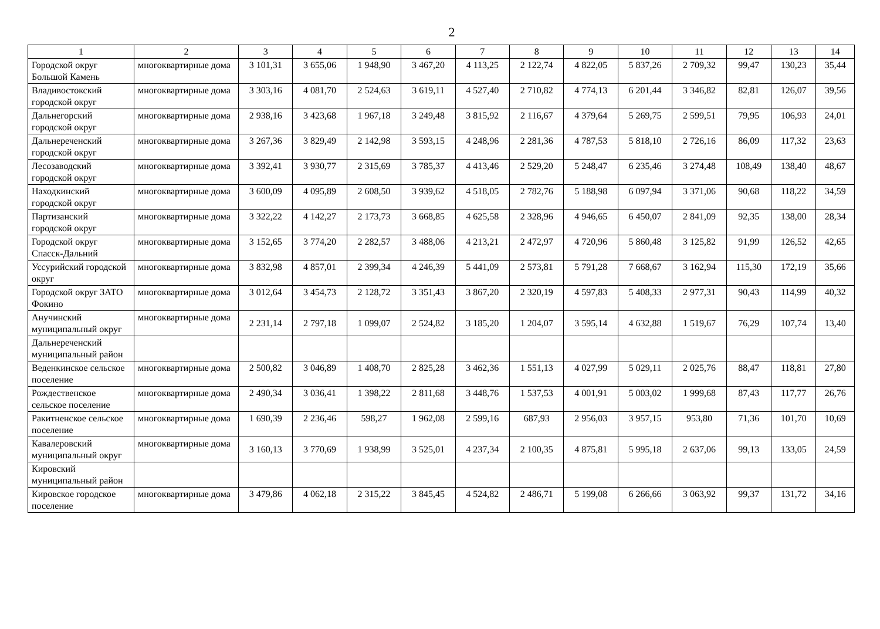2
| 1 | 2 | 3 | 4 | 5 | 6 | 7 | 8 | 9 | 10 | 11 | 12 | 13 | 14 |
| --- | --- | --- | --- | --- | --- | --- | --- | --- | --- | --- | --- | --- | --- |
| Городской округ Большой Камень | многоквартирные дома | 3 101,31 | 3 655,06 | 1 948,90 | 3 467,20 | 4 113,25 | 2 122,74 | 4 822,05 | 5 837,26 | 2 709,32 | 99,47 | 130,23 | 35,44 |
| Владивостокский городской округ | многоквартирные дома | 3 303,16 | 4 081,70 | 2 524,63 | 3 619,11 | 4 527,40 | 2 710,82 | 4 774,13 | 6 201,44 | 3 346,82 | 82,81 | 126,07 | 39,56 |
| Дальнегорский городской округ | многоквартирные дома | 2 938,16 | 3 423,68 | 1 967,18 | 3 249,48 | 3 815,92 | 2 116,67 | 4 379,64 | 5 269,75 | 2 599,51 | 79,95 | 106,93 | 24,01 |
| Дальнереченский городской округ | многоквартирные дома | 3 267,36 | 3 829,49 | 2 142,98 | 3 593,15 | 4 248,96 | 2 281,36 | 4 787,53 | 5 818,10 | 2 726,16 | 86,09 | 117,32 | 23,63 |
| Лесозаводский городской округ | многоквартирные дома | 3 392,41 | 3 930,77 | 2 315,69 | 3 785,37 | 4 413,46 | 2 529,20 | 5 248,47 | 6 235,46 | 3 274,48 | 108,49 | 138,40 | 48,67 |
| Находкинский городской округ | многоквартирные дома | 3 600,09 | 4 095,89 | 2 608,50 | 3 939,62 | 4 518,05 | 2 782,76 | 5 188,98 | 6 097,94 | 3 371,06 | 90,68 | 118,22 | 34,59 |
| Партизанский городской округ | многоквартирные дома | 3 322,22 | 4 142,27 | 2 173,73 | 3 668,85 | 4 625,58 | 2 328,96 | 4 946,65 | 6 450,07 | 2 841,09 | 92,35 | 138,00 | 28,34 |
| Городской округ Спасск-Дальний | многоквартирные дома | 3 152,65 | 3 774,20 | 2 282,57 | 3 488,06 | 4 213,21 | 2 472,97 | 4 720,96 | 5 860,48 | 3 125,82 | 91,99 | 126,52 | 42,65 |
| Уссурийский городской округ | многоквартирные дома | 3 832,98 | 4 857,01 | 2 399,34 | 4 246,39 | 5 441,09 | 2 573,81 | 5 791,28 | 7 668,67 | 3 162,94 | 115,30 | 172,19 | 35,66 |
| Городской округ ЗАТО Фокино | многоквартирные дома | 3 012,64 | 3 454,73 | 2 128,72 | 3 351,43 | 3 867,20 | 2 320,19 | 4 597,83 | 5 408,33 | 2 977,31 | 90,43 | 114,99 | 40,32 |
| Анучинский муниципальный округ | многоквартирные дома | 2 231,14 | 2 797,18 | 1 099,07 | 2 524,82 | 3 185,20 | 1 204,07 | 3 595,14 | 4 632,88 | 1 519,67 | 76,29 | 107,74 | 13,40 |
| Дальнереченский муниципальный район | | | | | | | | | | | | | |
| Веденкинское сельское поселение | многоквартирные дома | 2 500,82 | 3 046,89 | 1 408,70 | 2 825,28 | 3 462,36 | 1 551,13 | 4 027,99 | 5 029,11 | 2 025,76 | 88,47 | 118,81 | 27,80 |
| Рождественское сельское поселение | многоквартирные дома | 2 490,34 | 3 036,41 | 1 398,22 | 2 811,68 | 3 448,76 | 1 537,53 | 4 001,91 | 5 003,02 | 1 999,68 | 87,43 | 117,77 | 26,76 |
| Ракитненское сельское поселение | многоквартирные дома | 1 690,39 | 2 236,46 | 598,27 | 1 962,08 | 2 599,16 | 687,93 | 2 956,03 | 3 957,15 | 953,80 | 71,36 | 101,70 | 10,69 |
| Кавалеровский муниципальный округ | многоквартирные дома | 3 160,13 | 3 770,69 | 1 938,99 | 3 525,01 | 4 237,34 | 2 100,35 | 4 875,81 | 5 995,18 | 2 637,06 | 99,13 | 133,05 | 24,59 |
| Кировский муниципальный район | | | | | | | | | | | | | |
| Кировское городское поселение | многоквартирные дома | 3 479,86 | 4 062,18 | 2 315,22 | 3 845,45 | 4 524,82 | 2 486,71 | 5 199,08 | 6 266,66 | 3 063,92 | 99,37 | 131,72 | 34,16 |